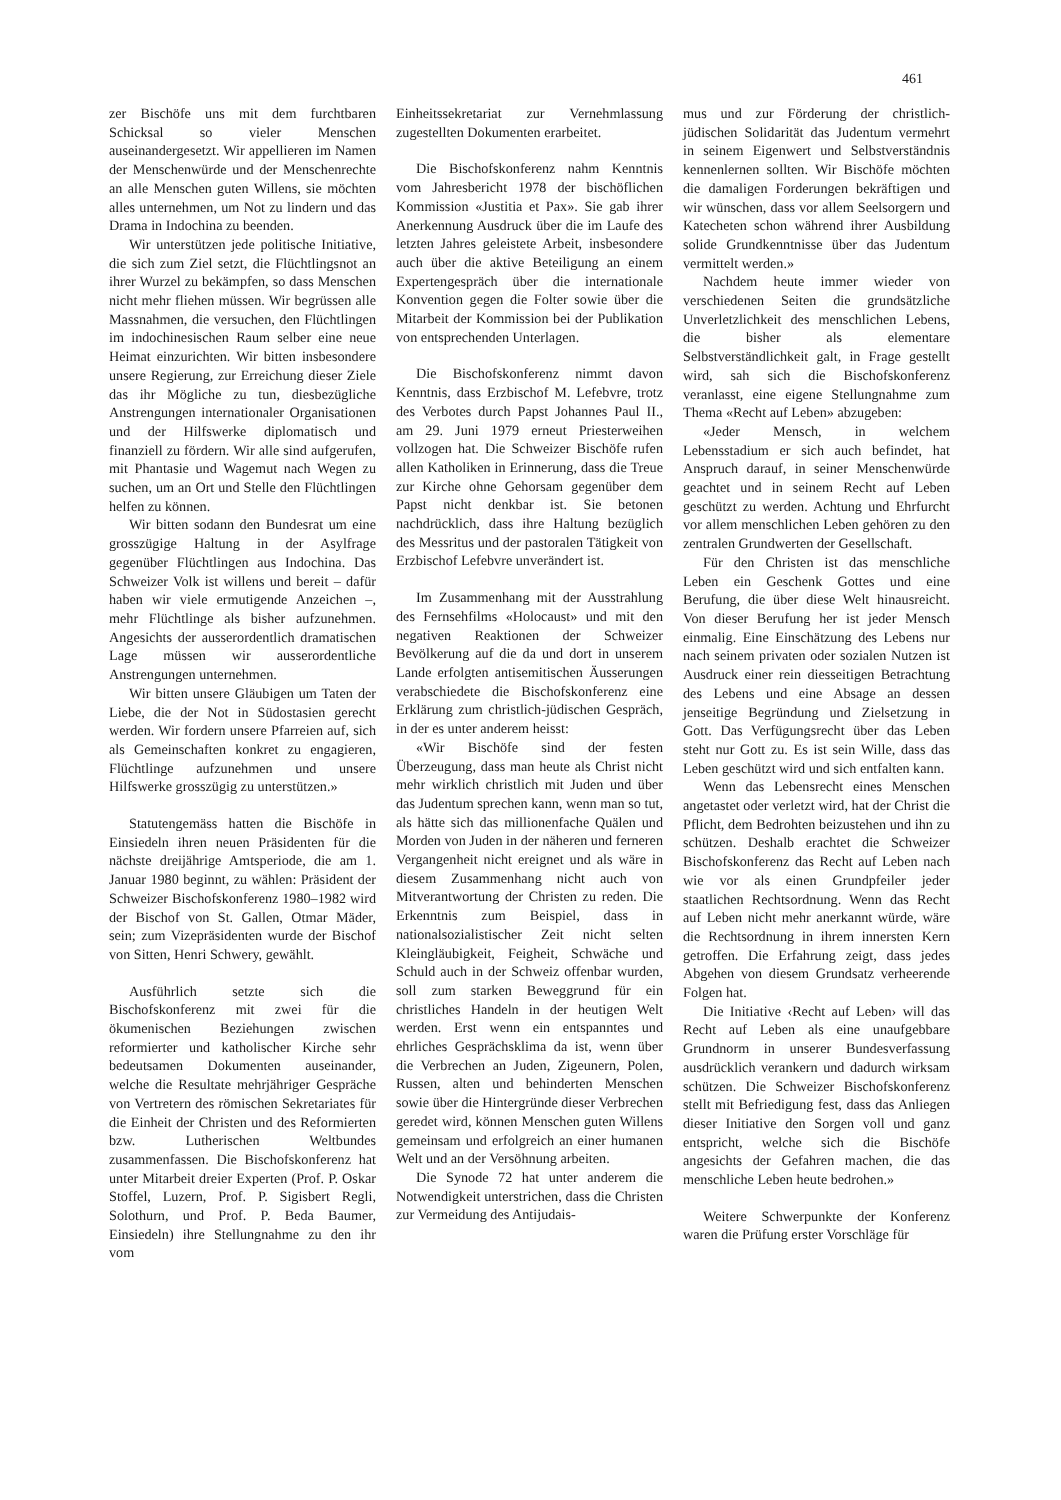461
zer Bischöfe uns mit dem furchtbaren Schicksal so vieler Menschen auseinandergesetzt. Wir appellieren im Namen der Menschenwürde und der Menschenrechte an alle Menschen guten Willens, sie möchten alles unternehmen, um Not zu lindern und das Drama in Indochina zu beenden.
Wir unterstützen jede politische Initiative, die sich zum Ziel setzt, die Flüchtlingsnot an ihrer Wurzel zu bekämpfen, so dass Menschen nicht mehr fliehen müssen. Wir begrüssen alle Massnahmen, die versuchen, den Flüchtlingen im indochinesischen Raum selber eine neue Heimat einzurichten. Wir bitten insbesondere unsere Regierung, zur Erreichung dieser Ziele das ihr Mögliche zu tun, diesbezügliche Anstrengungen internationaler Organisationen und der Hilfswerke diplomatisch und finanziell zu fördern. Wir alle sind aufgerufen, mit Phantasie und Wagemut nach Wegen zu suchen, um an Ort und Stelle den Flüchtlingen helfen zu können.
Wir bitten sodann den Bundesrat um eine grosszügige Haltung in der Asylfrage gegenüber Flüchtlingen aus Indochina. Das Schweizer Volk ist willens und bereit – dafür haben wir viele ermutigende Anzeichen –, mehr Flüchtlinge als bisher aufzunehmen. Angesichts der ausserordentlich dramatischen Lage müssen wir ausserordentliche Anstrengungen unternehmen.
Wir bitten unsere Gläubigen um Taten der Liebe, die der Not in Südostasien gerecht werden. Wir fordern unsere Pfarreien auf, sich als Gemeinschaften konkret zu engagieren, Flüchtlinge aufzunehmen und unsere Hilfswerke grosszügig zu unterstützen.»
Statutengemäss hatten die Bischöfe in Einsiedeln ihren neuen Präsidenten für die nächste dreijährige Amtsperiode, die am 1. Januar 1980 beginnt, zu wählen: Präsident der Schweizer Bischofskonferenz 1980–1982 wird der Bischof von St. Gallen, Otmar Mäder, sein; zum Vizepräsidenten wurde der Bischof von Sitten, Henri Schwery, gewählt.
Ausführlich setzte sich die Bischofskonferenz mit zwei für die ökumenischen Beziehungen zwischen reformierter und katholischer Kirche sehr bedeutsamen Dokumenten auseinander, welche die Resultate mehrjähriger Gespräche von Vertretern des römischen Sekretariates für die Einheit der Christen und des Reformierten bzw. Lutherischen Weltbundes zusammenfassen. Die Bischofskonferenz hat unter Mitarbeit dreier Experten (Prof. P. Oskar Stoffel, Luzern, Prof. P. Sigisbert Regli, Solothurn, und Prof. P. Beda Baumer, Einsiedeln) ihre Stellungnahme zu den ihr vom
Einheitssekretariat zur Vernehmlassung zugestellten Dokumenten erarbeitet.
Die Bischofskonferenz nahm Kenntnis vom Jahresbericht 1978 der bischöflichen Kommission «Justitia et Pax». Sie gab ihrer Anerkennung Ausdruck über die im Laufe des letzten Jahres geleistete Arbeit, insbesondere auch über die aktive Beteiligung an einem Expertengespräch über die internationale Konvention gegen die Folter sowie über die Mitarbeit der Kommission bei der Publikation von entsprechenden Unterlagen.
Die Bischofskonferenz nimmt davon Kenntnis, dass Erzbischof M. Lefebvre, trotz des Verbotes durch Papst Johannes Paul II., am 29. Juni 1979 erneut Priesterweihen vollzogen hat. Die Schweizer Bischöfe rufen allen Katholiken in Erinnerung, dass die Treue zur Kirche ohne Gehorsam gegenüber dem Papst nicht denkbar ist. Sie betonen nachdrücklich, dass ihre Haltung bezüglich des Messritus und der pastoralen Tätigkeit von Erzbischof Lefebvre unverändert ist.
Im Zusammenhang mit der Ausstrahlung des Fernsehfilms «Holocaust» und mit den negativen Reaktionen der Schweizer Bevölkerung auf die da und dort in unserem Lande erfolgten antisemitischen Äusserungen verabschiedete die Bischofskonferenz eine Erklärung zum christlich-jüdischen Gespräch, in der es unter anderem heisst:
«Wir Bischöfe sind der festen Überzeugung, dass man heute als Christ nicht mehr wirklich christlich mit Juden und über das Judentum sprechen kann, wenn man so tut, als hätte sich das millionenfache Quälen und Morden von Juden in der näheren und ferneren Vergangenheit nicht ereignet und als wäre in diesem Zusammenhang nicht auch von Mitverantwortung der Christen zu reden. Die Erkenntnis zum Beispiel, dass in nationalsozialistischer Zeit nicht selten Kleingläubigkeit, Feigheit, Schwäche und Schuld auch in der Schweiz offenbar wurden, soll zum starken Beweggrund für ein christliches Handeln in der heutigen Welt werden. Erst wenn ein entspanntes und ehrliches Gesprächsklima da ist, wenn über die Verbrechen an Juden, Zigeunern, Polen, Russen, alten und behinderten Menschen sowie über die Hintergründe dieser Verbrechen geredet wird, können Menschen guten Willens gemeinsam und erfolgreich an einer humanen Welt und an der Versöhnung arbeiten.
Die Synode 72 hat unter anderem die Notwendigkeit unterstrichen, dass die Christen zur Vermeidung des Antijudais-
mus und zur Förderung der christlich-jüdischen Solidarität das Judentum vermehrt in seinem Eigenwert und Selbstverständnis kennenlernen sollten. Wir Bischöfe möchten die damaligen Forderungen bekräftigen und wir wünschen, dass vor allem Seelsorgern und Katecheten schon während ihrer Ausbildung solide Grundkenntnisse über das Judentum vermittelt werden.»
Nachdem heute immer wieder von verschiedenen Seiten die grundsätzliche Unverletzlichkeit des menschlichen Lebens, die bisher als elementare Selbstverständlichkeit galt, in Frage gestellt wird, sah sich die Bischofskonferenz veranlasst, eine eigene Stellungnahme zum Thema «Recht auf Leben» abzugeben:
«Jeder Mensch, in welchem Lebensstadium er sich auch befindet, hat Anspruch darauf, in seiner Menschenwürde geachtet und in seinem Recht auf Leben geschützt zu werden. Achtung und Ehrfurcht vor allem menschlichen Leben gehören zu den zentralen Grundwerten der Gesellschaft.
Für den Christen ist das menschliche Leben ein Geschenk Gottes und eine Berufung, die über diese Welt hinausreicht. Von dieser Berufung her ist jeder Mensch einmalig. Eine Einschätzung des Lebens nur nach seinem privaten oder sozialen Nutzen ist Ausdruck einer rein diesseitigen Betrachtung des Lebens und eine Absage an dessen jenseitige Begründung und Zielsetzung in Gott. Das Verfügungsrecht über das Leben steht nur Gott zu. Es ist sein Wille, dass das Leben geschützt wird und sich entfalten kann.
Wenn das Lebensrecht eines Menschen angetastet oder verletzt wird, hat der Christ die Pflicht, dem Bedrohten beizustehen und ihn zu schützen. Deshalb erachtet die Schweizer Bischofskonferenz das Recht auf Leben nach wie vor als einen Grundpfeiler jeder staatlichen Rechtsordnung. Wenn das Recht auf Leben nicht mehr anerkannt würde, wäre die Rechtsordnung in ihrem innersten Kern getroffen. Die Erfahrung zeigt, dass jedes Abgehen von diesem Grundsatz verheerende Folgen hat.
Die Initiative ‹Recht auf Leben› will das Recht auf Leben als eine unaufgebbare Grundnorm in unserer Bundesverfassung ausdrücklich verankern und dadurch wirksam schützen. Die Schweizer Bischofskonferenz stellt mit Befriedigung fest, dass das Anliegen dieser Initiative den Sorgen voll und ganz entspricht, welche sich die Bischöfe angesichts der Gefahren machen, die das menschliche Leben heute bedrohen.»
Weitere Schwerpunkte der Konferenz waren die Prüfung erster Vorschläge für